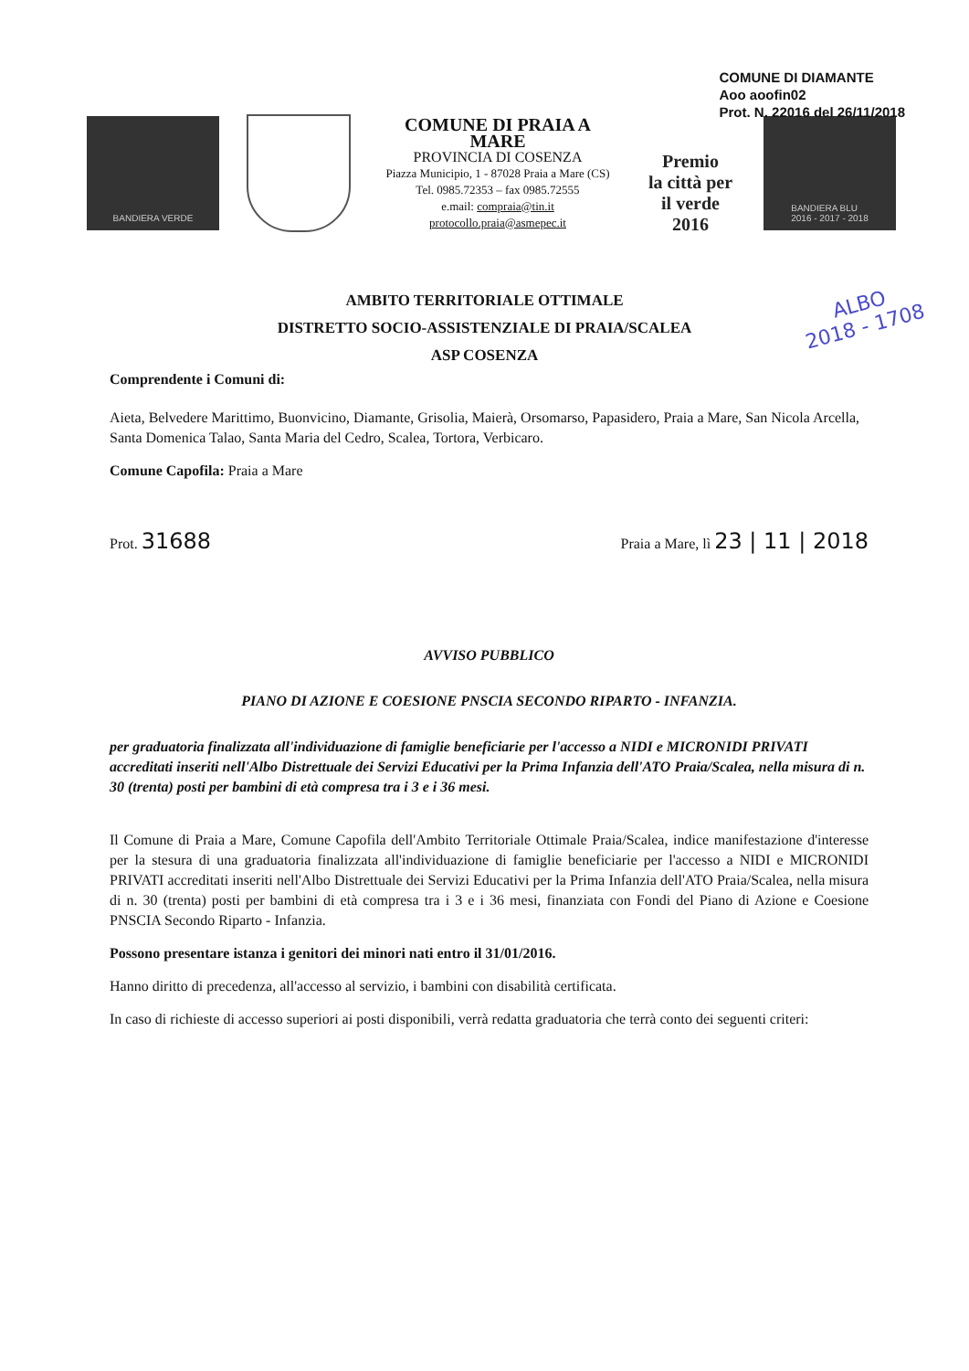COMUNE DI DIAMANTE
Aoo aoofin02
Prot. N. 22016 del 26/11/2018
BANDIERA VERDE
COMUNE DI PRAIA A MARE
PROVINCIA DI COSENZA
Piazza Municipio, 1 - 87028 Praia a Mare (CS)
Tel. 0985.72353 – fax 0985.72555
e.mail: compraia@tin.it
protocollo.praia@asmepec.it
Premio
la città per il verde
2016
BANDIERA BLU
2016 - 2017 - 2018
ALBO
2018 - 1708
AMBITO TERRITORIALE OTTIMALE
DISTRETTO SOCIO-ASSISTENZIALE DI PRAIA/SCALEA
ASP COSENZA
Comprendente i Comuni di:
Aieta, Belvedere Marittimo, Buonvicino, Diamante, Grisolia, Maierà, Orsomarso, Papasidero, Praia a Mare, San Nicola Arcella, Santa Domenica Talao, Santa Maria del Cedro, Scalea, Tortora, Verbicaro.
Comune Capofila: Praia a Mare
Prot. 31688 Praia a Mare, lì 23 | 11 | 2018
AVVISO PUBBLICO
PIANO DI AZIONE E COESIONE PNSCIA SECONDO RIPARTO - INFANZIA.
per graduatoria finalizzata all'individuazione di famiglie beneficiarie per l'accesso a NIDI e MICRONIDI PRIVATI accreditati inseriti nell'Albo Distrettuale dei Servizi Educativi per la Prima Infanzia dell'ATO Praia/Scalea, nella misura di n. 30 (trenta) posti per bambini di età compresa tra i 3 e i 36 mesi.
Il Comune di Praia a Mare, Comune Capofila dell'Ambito Territoriale Ottimale Praia/Scalea, indice manifestazione d'interesse per la stesura di una graduatoria finalizzata all'individuazione di famiglie beneficiarie per l'accesso a NIDI e MICRONIDI PRIVATI accreditati inseriti nell'Albo Distrettuale dei Servizi Educativi per la Prima Infanzia dell'ATO Praia/Scalea, nella misura di n. 30 (trenta) posti per bambini di età compresa tra i 3 e i 36 mesi, finanziata con Fondi del Piano di Azione e Coesione PNSCIA Secondo Riparto - Infanzia.
Possono presentare istanza i genitori dei minori nati entro il 31/01/2016.
Hanno diritto di precedenza, all'accesso al servizio, i bambini con disabilità certificata.
In caso di richieste di accesso superiori ai posti disponibili, verrà redatta graduatoria che terrà conto dei seguenti criteri: